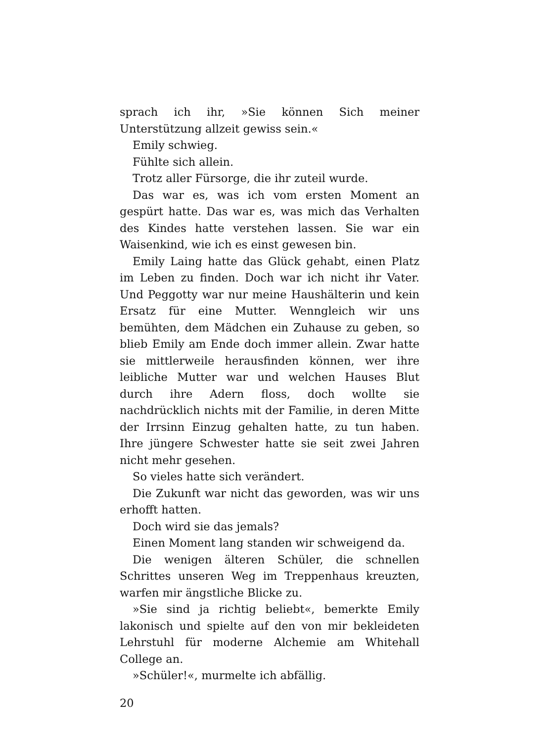sprach ich ihr, »Sie können Sich meiner Unterstützung allzeit gewiss sein.«
Emily schwieg.
Fühlte sich allein.
Trotz aller Fürsorge, die ihr zuteil wurde.
Das war es, was ich vom ersten Moment an gespürt hatte. Das war es, was mich das Verhalten des Kindes hatte verstehen lassen. Sie war ein Waisenkind, wie ich es einst gewesen bin.
Emily Laing hatte das Glück gehabt, einen Platz im Leben zu finden. Doch war ich nicht ihr Vater. Und Peggotty war nur meine Haushälterin und kein Ersatz für eine Mutter. Wenngleich wir uns bemühten, dem Mädchen ein Zuhause zu geben, so blieb Emily am Ende doch immer allein. Zwar hatte sie mittlerweile herausfinden können, wer ihre leibliche Mutter war und welchen Hauses Blut durch ihre Adern floss, doch wollte sie nachdrücklich nichts mit der Familie, in deren Mitte der Irrsinn Einzug gehalten hatte, zu tun haben. Ihre jüngere Schwester hatte sie seit zwei Jahren nicht mehr gesehen.
So vieles hatte sich verändert.
Die Zukunft war nicht das geworden, was wir uns erhofft hatten.
Doch wird sie das jemals?
Einen Moment lang standen wir schweigend da.
Die wenigen älteren Schüler, die schnellen Schrittes unseren Weg im Treppenhaus kreuzten, warfen mir ängstliche Blicke zu.
»Sie sind ja richtig beliebt«, bemerkte Emily lakonisch und spielte auf den von mir bekleideten Lehrstuhl für moderne Alchemie am Whitehall College an.
»Schüler!«, murmelte ich abfällig.
20